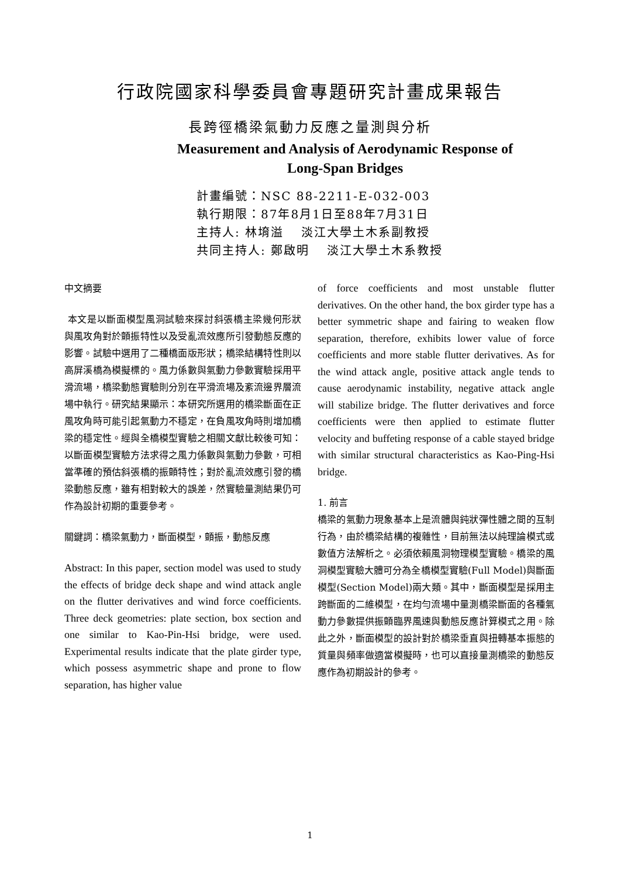行政院國家科學委員會專題研究計畫成果報告
長跨徑橋梁氣動力反應之量測與分析
Measurement and Analysis of Aerodynamic Response of
Long-Span Bridges
計畫編號：NSC 88-2211-E-032-003
執行期限：87年8月1日至88年7月31日
主持人: 林堉溢　 淡江大學土木系副教授
共同主持人: 鄭啟明　 淡江大學土木系教授
中文摘要
本文是以斷面模型風洞試驗來探討斜張橋主梁幾何形狀與風攻角對於顫振特性以及受亂流效應所引發動態反應的影響。試驗中選用了二種橋面版形狀；橋梁結構特性則以高屏溪橋為模擬標的。風力係數與氣動力參數實驗採用平滑流場，橋梁動態實驗則分別在平滑流場及紊流邊界層流場中執行。研究結果顯示：本研究所選用的橋梁斷面在正風攻角時可能引起氣動力不穩定，在負風攻角時則增加橋梁的穩定性。經與全橋模型實驗之相關文獻比較後可知：以斷面模型實驗方法求得之風力係數與氣動力參數，可相當準確的預估斜張橋的振顫特性；對於亂流效應引發的橋梁動態反應，雖有相對較大的誤差，然實驗量測結果仍可作為設計初期的重要參考。
關鍵詞：橋梁氣動力，斷面模型，顫振，動態反應
Abstract: In this paper, section model was used to study the effects of bridge deck shape and wind attack angle on the flutter derivatives and wind force coefficients. Three deck geometries: plate section, box section and one similar to Kao-Pin-Hsi bridge, were used. Experimental results indicate that the plate girder type, which possess asymmetric shape and prone to flow separation, has higher value
of force coefficients and most unstable flutter derivatives. On the other hand, the box girder type has a better symmetric shape and fairing to weaken flow separation, therefore, exhibits lower value of force coefficients and more stable flutter derivatives. As for the wind attack angle, positive attack angle tends to cause aerodynamic instability, negative attack angle will stabilize bridge. The flutter derivatives and force coefficients were then applied to estimate flutter velocity and buffeting response of a cable stayed bridge with similar structural characteristics as Kao-Ping-Hsi bridge.
1. 前言
橋梁的氣動力現象基本上是流體與鈍狀彈性體之間的互制行為，由於橋梁結構的複雜性，目前無法以純理論模式或數值方法解析之。必須依賴風洞物理模型實驗。橋梁的風洞模型實驗大體可分為全橋模型實驗(Full Model)與斷面模型(Section Model)兩大類。其中，斷面模型是採用主跨斷面的二維模型，在均勻流場中量測橋梁斷面的各種氣動力參數提供振顫臨界風速與動態反應計算模式之用。除此之外，斷面模型的設計對於橋梁垂直與扭轉基本振態的質量與頻率做適當模擬時，也可以直接量測橋梁的動態反應作為初期設計的參考。
1